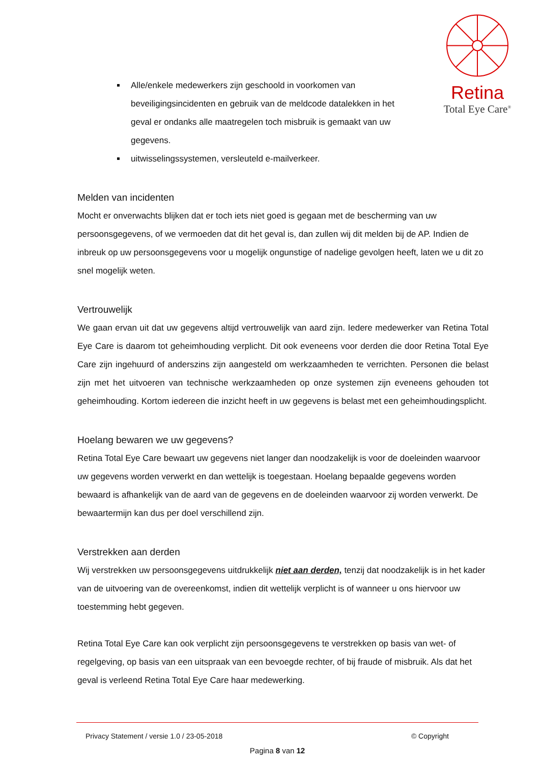Retina
Total Eye Care<sup>®</sup>
Alle/enkele medewerkers zijn geschoold in voorkomen van beveiligingsincidenten en gebruik van de meldcode datalekken in het geval er ondanks alle maatregelen toch misbruik is gemaakt van uw gegevens.
uitwisselingssystemen, versleuteld e-mailverkeer.
Melden van incidenten
Mocht er onverwachts blijken dat er toch iets niet goed is gegaan met de bescherming van uw persoonsgegevens, of we vermoeden dat dit het geval is, dan zullen wij dit melden bij de AP. Indien de inbreuk op uw persoonsgegevens voor u mogelijk ongunstige of nadelige gevolgen heeft, laten we u dit zo snel mogelijk weten.
Vertrouwelijk
We gaan ervan uit dat uw gegevens altijd vertrouwelijk van aard zijn. Iedere medewerker van Retina Total Eye Care is daarom tot geheimhouding verplicht. Dit ook eveneens voor derden die door Retina Total Eye Care zijn ingehuurd of anderszins zijn aangesteld om werkzaamheden te verrichten. Personen die belast zijn met het uitvoeren van technische werkzaamheden op onze systemen zijn eveneens gehouden tot geheimhouding. Kortom iedereen die inzicht heeft in uw gegevens is belast met een geheimhoudingsplicht.
Hoelang bewaren we uw gegevens?
Retina Total Eye Care bewaart uw gegevens niet langer dan noodzakelijk is voor de doeleinden waarvoor uw gegevens worden verwerkt en dan wettelijk is toegestaan. Hoelang bepaalde gegevens worden bewaard is afhankelijk van de aard van de gegevens en de doeleinden waarvoor zij worden verwerkt. De bewaartermijn kan dus per doel verschillend zijn.
Verstrekken aan derden
Wij verstrekken uw persoonsgegevens uitdrukkelijk niet aan derden, tenzij dat noodzakelijk is in het kader van de uitvoering van de overeenkomst, indien dit wettelijk verplicht is of wanneer u ons hiervoor uw toestemming hebt gegeven.
Retina Total Eye Care kan ook verplicht zijn persoonsgegevens te verstrekken op basis van wet- of regelgeving, op basis van een uitspraak van een bevoegde rechter, of bij fraude of misbruik. Als dat het geval is verleend Retina Total Eye Care haar medewerking.
Privacy Statement / versie 1.0 / 23-05-2018 © Copyright
Pagina 8 van 12